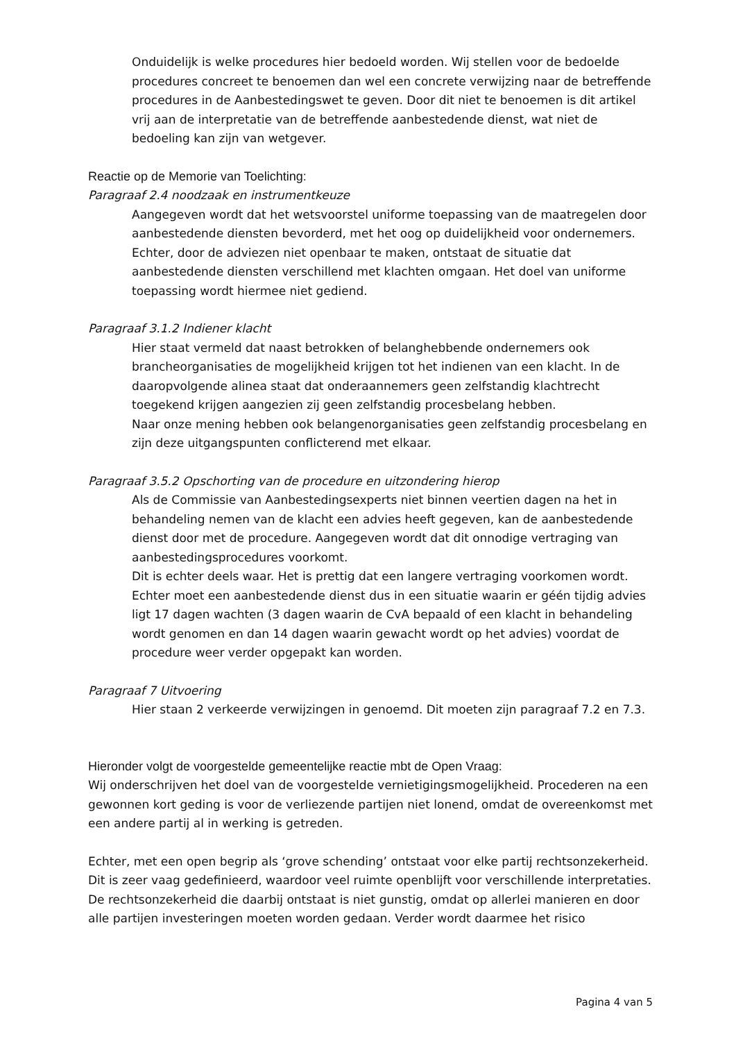Onduidelijk is welke procedures hier bedoeld worden. Wij stellen voor de bedoelde procedures concreet te benoemen dan wel een concrete verwijzing naar de betreffende procedures in de Aanbestedingswet te geven. Door dit niet te benoemen is dit artikel vrij aan de interpretatie van de betreffende aanbestedende dienst, wat niet de bedoeling kan zijn van wetgever.
Reactie op de Memorie van Toelichting:
Paragraaf 2.4 noodzaak en instrumentkeuze
Aangegeven wordt dat het wetsvoorstel uniforme toepassing van de maatregelen door aanbestedende diensten bevorderd, met het oog op duidelijkheid voor ondernemers. Echter, door de adviezen niet openbaar te maken, ontstaat de situatie dat aanbestedende diensten verschillend met klachten omgaan. Het doel van uniforme toepassing wordt hiermee niet gediend.
Paragraaf 3.1.2 Indiener klacht
Hier staat vermeld dat naast betrokken of belanghebbende ondernemers ook brancheorganisaties de mogelijkheid krijgen tot het indienen van een klacht. In de daaropvolgende alinea staat dat onderaannemers geen zelfstandig klachtrecht toegekend krijgen aangezien zij geen zelfstandig procesbelang hebben.
Naar onze mening hebben ook belangenorganisaties geen zelfstandig procesbelang en zijn deze uitgangspunten conflicterend met elkaar.
Paragraaf 3.5.2 Opschorting van de procedure en uitzondering hierop
Als de Commissie van Aanbestedingsexperts niet binnen veertien dagen na het in behandeling nemen van de klacht een advies heeft gegeven, kan de aanbestedende dienst door met de procedure. Aangegeven wordt dat dit onnodige vertraging van aanbestedingsprocedures voorkomt.
Dit is echter deels waar. Het is prettig dat een langere vertraging voorkomen wordt. Echter moet een aanbestedende dienst dus in een situatie waarin er géén tijdig advies ligt 17 dagen wachten (3 dagen waarin de CvA bepaald of een klacht in behandeling wordt genomen en dan 14 dagen waarin gewacht wordt op het advies) voordat de procedure weer verder opgepakt kan worden.
Paragraaf 7 Uitvoering
Hier staan 2 verkeerde verwijzingen in genoemd. Dit moeten zijn paragraaf 7.2 en 7.3.
Hieronder volgt de voorgestelde gemeentelijke reactie mbt de Open Vraag:
Wij onderschrijven het doel van de voorgestelde vernietigingsmogelijkheid. Procederen na een gewonnen kort geding is voor de verliezende partijen niet lonend, omdat de overeenkomst met een andere partij al in werking is getreden.
Echter, met een open begrip als ‘grove schending’ ontstaat voor elke partij rechtsonzekerheid. Dit is zeer vaag gedefinieerd, waardoor veel ruimte openblijft voor verschillende interpretaties.
De rechtsonzekerheid die daarbij ontstaat is niet gunstig, omdat op allerlei manieren en door alle partijen investeringen moeten worden gedaan. Verder wordt daarmee het risico
Pagina 4 van 5